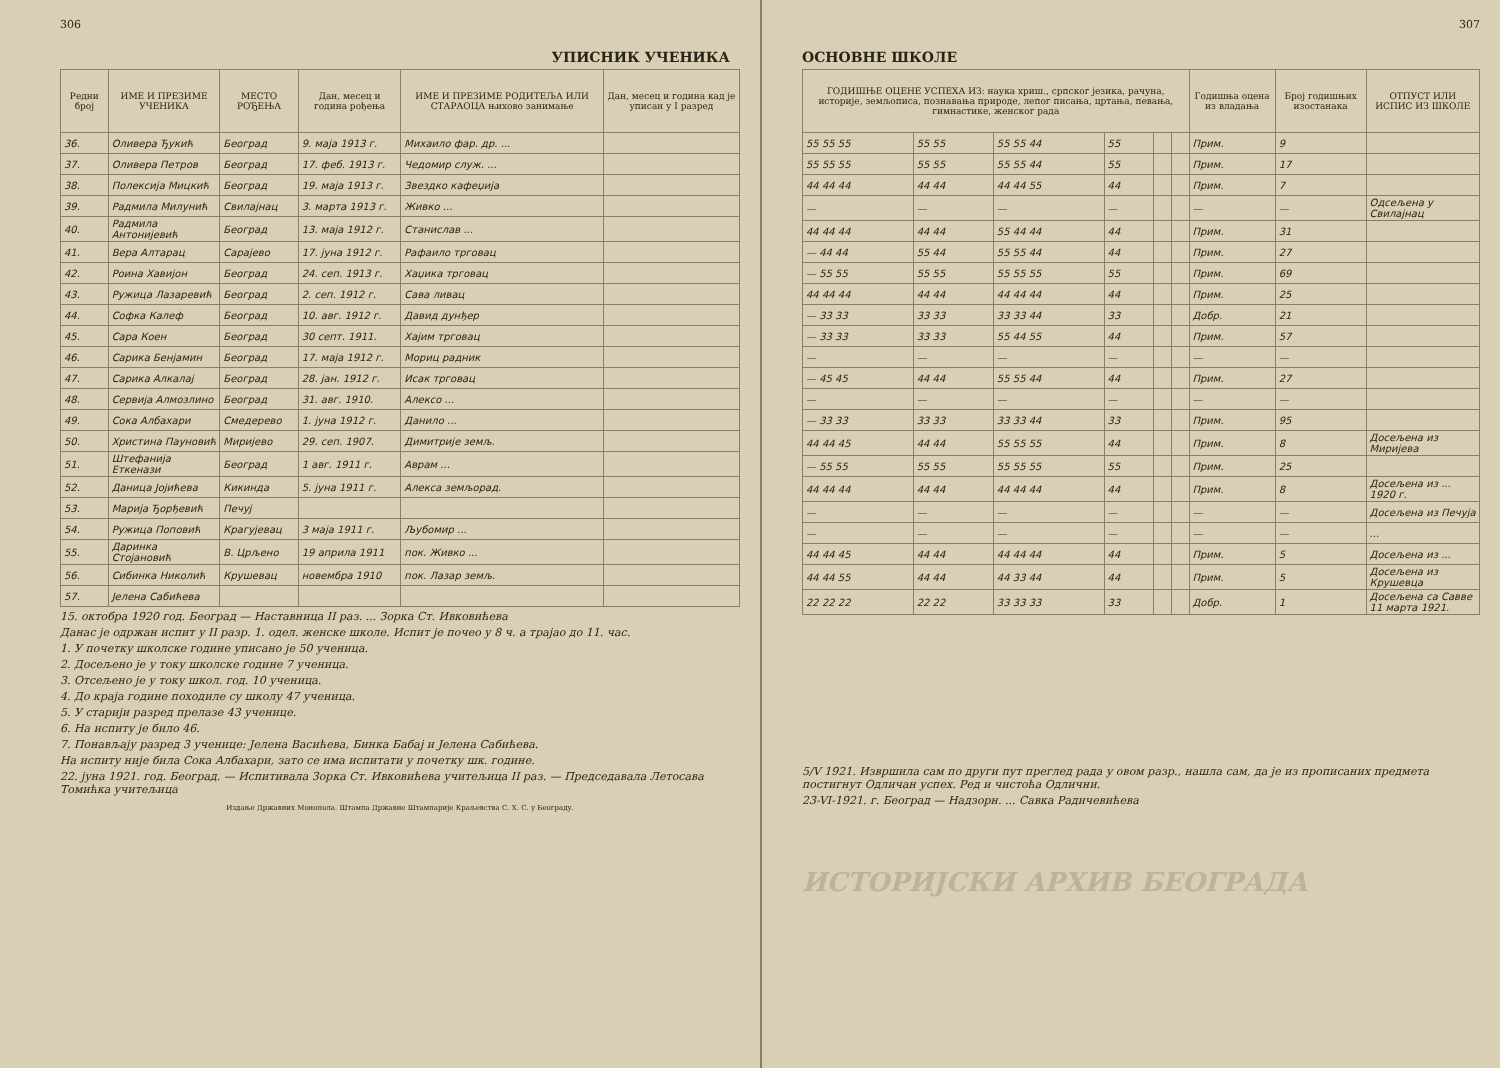306
УПИСНИК УЧЕНИКА
| Редни број | ИМЕ И ПРЕЗИМЕ УЧЕНИКА | МЕСТО РОЂЕЊА | Дан, месец и година рођења | ИМЕ И ПРЕЗИМЕ РОДИТЕЉА ИЛИ СТАРАОЦА њихово занимање | Дан, месец и година кад је уписан у I разред |
| --- | --- | --- | --- | --- | --- |
| 36. | Оливера Ђукић | Београд | 9. маја 1913 г. | Михаило фар. др. ... | |
| 37. | Оливера Петров | Београд | 17. феб. 1913 г. | Чедомир служ. ... | |
| 38. | Полексија Мицкић | Београд | 19. маја 1913 г. | Звездко кафеџија | |
| 39. | Радмила Милунић | Свилајнац | 3. марта 1913 г. | Живко ... | |
| 40. | Радмила Антонијевић | Београд | 13. маја 1912 г. | Станислав ... | |
| 41. | Вера Алтарац | Сарајево | 17. јуна 1912 г. | Рафаило трговац | |
| 42. | Роина Хавијон | Београд | 24. сеп. 1913 г. | Хаџика трговац | |
| 43. | Ружица Лазаревић | Београд | 2. сеп. 1912 г. | Сава ливац | |
| 44. | Софка Калеф | Београд | 10. авг. 1912 г. | Давид дунђер | |
| 45. | Сара Коен | Београд | 30 септ. 1911. | Хајим трговац | |
| 46. | Сарика Бенјамин | Београд | 17. маја 1912 г. | Мориц радник | |
| 47. | Сарика Алкалај | Београд | 28. јан. 1912 г. | Исак трговац | |
| 48. | Сервија Алмозлино | Београд | 31. авг. 1910. | Алексо ... | |
| 49. | Сока Албахари | Смедерево | 1. јуна 1912 г. | Данило ... | |
| 50. | Христина Пауновић | Миријево | 29. сеп. 1907. | Димитрије земљ. | |
| 51. | Штефанија Еткенази | Београд | 1 авг. 1911 г. | Аврам ... | |
| 52. | Даница Јојићева | Кикинда | 5. јуна 1911 г. | Алекса земљорад. | |
| 53. | Марија Ђорђевић | Печуј | | | |
| 54. | Ружица Поповић | Крагујевац | 3 маја 1911 г. | Љубомир ... | |
| 55. | Даринка Стојановић | В. Црљено | 19 априла 1911 | пок. Живко ... | |
| 56. | Сибинка Николић | Крушевац | новембра 1910 | пок. Лазар земљ. | |
| 57. | Јелена Сабићева | | | | |
15. октобра 1920 год. Београд — Наставница II раз. ... Зорка Ст. Ивковићева
Данас је одржан испит у II разр. 1. одел. женске школе. Испит је почео у 8 ч. а трајао до 11. час.
1. У почетку школске године уписано је 50 ученица.
2. Досељено је у току школске године 7 ученица.
3. Отсељено је у току школ. год. 10 ученица.
4. До краја године походиле су школу 47 ученица.
5. У старији разред прелазе 43 ученице.
6. На испиту је било 46.
7. Понављају разред 3 ученице: Јелена Васићева, Бинка Бабај и Јелена Сабићева.
На испиту није била Сока Албахари, зато се има испитати у почетку шк. године.
22. јуна 1921. год. Београд. — Испитивала Зорка Ст. Ивковићева учитељица II раз. — Председавала Летосава Томићка учитељица
Издање Државних Монопола. Штампа Државне Штампарије Краљевства С. Х. С. у Београду.
307
ОСНОВНЕ ШКОЛЕ
| ГОДИШЊЕ ОЦЕНЕ УСПЕХА ИЗ: наука хриш., српског језика, рачуна, историје, земљописа, познавања природе, лепог писања, цртања, певања, гимнастике, женског рада | | | | | | Годишња оцена из владања | Број годишњих изостанака | ОТПУСТ ИЛИ ИСПИС ИЗ ШКОЛЕ |
| --- | --- | --- | --- | --- | --- | --- | --- | --- |
| 55 55 55 | 55 55 | 55 55 44 | 55 | | | Прим. | 9 | |
| 55 55 55 | 55 55 | 55 55 44 | 55 | | | Прим. | 17 | |
| 44 44 44 | 44 44 | 44 44 55 | 44 | | | Прим. | 7 | |
| — | — | — | — | | | — | — | Одсељена у Свилајнац |
| 44 44 44 | 44 44 | 55 44 44 | 44 | | | Прим. | 31 | |
| — 44 44 | 55 44 | 55 55 44 | 44 | | | Прим. | 27 | |
| — 55 55 | 55 55 | 55 55 55 | 55 | | | Прим. | 69 | |
| 44 44 44 | 44 44 | 44 44 44 | 44 | | | Прим. | 25 | |
| — 33 33 | 33 33 | 33 33 44 | 33 | | | Добр. | 21 | |
| — 33 33 | 33 33 | 55 44 55 | 44 | | | Прим. | 57 | |
| — | — | — | — | | | — | — | |
| — 45 45 | 44 44 | 55 55 44 | 44 | | | Прим. | 27 | |
| — | — | — | — | | | — | — | |
| — 33 33 | 33 33 | 33 33 44 | 33 | | | Прим. | 95 | |
| 44 44 45 | 44 44 | 55 55 55 | 44 | | | Прим. | 8 | Досељена из Миријева |
| — 55 55 | 55 55 | 55 55 55 | 55 | | | Прим. | 25 | |
| 44 44 44 | 44 44 | 44 44 44 | 44 | | | Прим. | 8 | Досељена из ... 1920 г. |
| — | — | — | — | | | — | — | Досељена из Печуја |
| — | — | — | — | | | — | — | ... |
| 44 44 45 | 44 44 | 44 44 44 | 44 | | | Прим. | 5 | Досељена из ... |
| 44 44 55 | 44 44 | 44 33 44 | 44 | | | Прим. | 5 | Досељена из Крушевца |
| 22 22 22 | 22 22 | 33 33 33 | 33 | | | Добр. | 1 | Досељена са Савве 11 марта 1921. |
5/V 1921. Извршила сам по други пут преглед рада у овом разр., нашла сам, да је из прописаних предмета постигнут Одличан успех. Ред и чистоћа Одлични.
23-VI-1921. г. Београд — Надзорн. ... Савка Радичевићева
ИСТОРИЈСКИ АРХИВ БЕОГРАДА